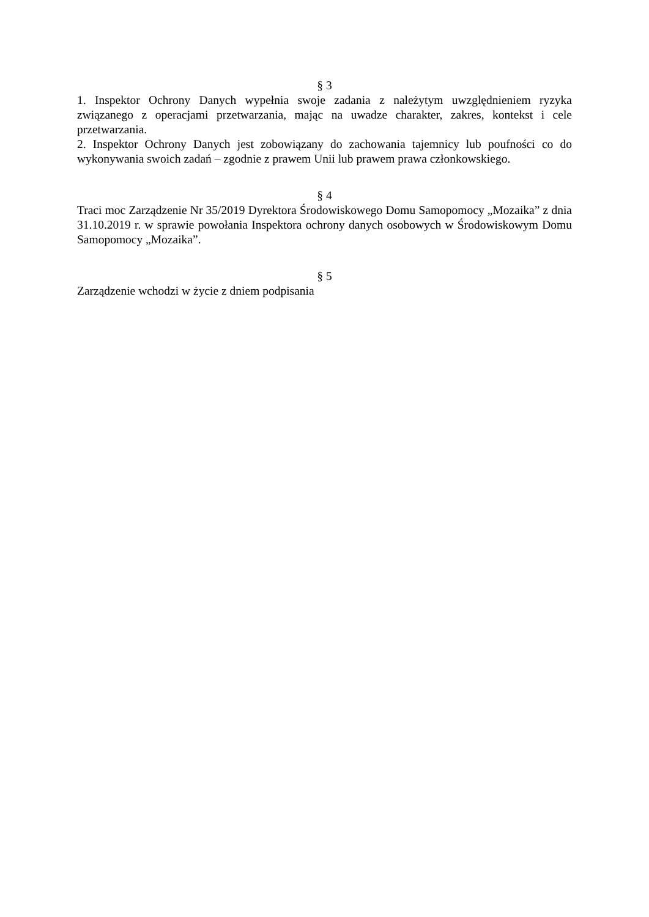§ 3
1. Inspektor Ochrony Danych wypełnia swoje zadania z należytym uwzględnieniem ryzyka związanego z operacjami przetwarzania, mając na uwadze charakter, zakres, kontekst i cele przetwarzania.
2. Inspektor Ochrony Danych jest zobowiązany do zachowania tajemnicy lub poufności co do wykonywania swoich zadań – zgodnie z prawem Unii lub prawem prawa członkowskiego.
§ 4
Traci moc Zarządzenie Nr 35/2019 Dyrektora Środowiskowego Domu Samopomocy „Mozaika” z dnia 31.10.2019 r. w sprawie powołania Inspektora ochrony danych osobowych w Środowiskowym Domu Samopomocy „Mozaika”.
§ 5
Zarządzenie wchodzi w życie z dniem podpisania